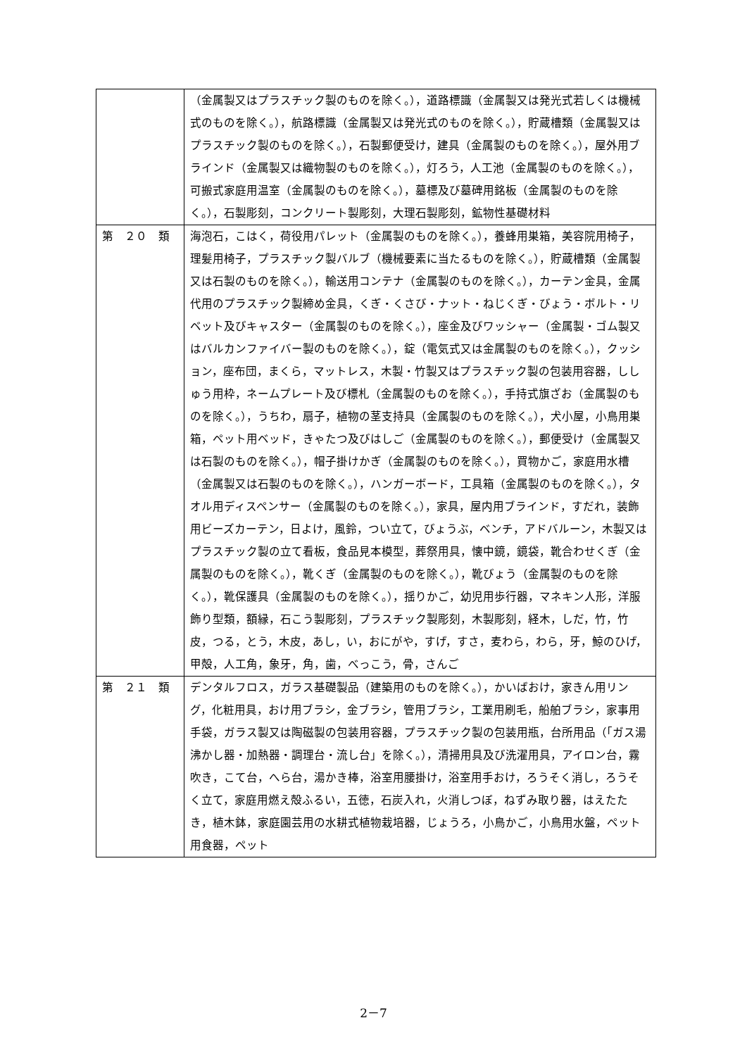| | （金属製又はプラスチック製のものを除く。），道路標識（金属製又は発光式若しくは機械式のものを除く。），航路標識（金属製又は発光式のものを除く。），貯蔵槽類（金属製又はプラスチック製のものを除く。），石製郵便受け，建具（金属製のものを除く。），屋外用ブラインド（金属製又は織物製のものを除く。），灯ろう，人工池（金属製のものを除く。），可搬式家庭用温室（金属製のものを除く。），墓標及び墓碑用銘板（金属製のものを除く。），石製彫刻，コンクリート製彫刻，大理石製彫刻，鉱物性基礎材料 |
| 第 ２０ 類 | 海泡石，こはく，荷役用パレット（金属製のものを除く。），養蜂用巣箱，美容院用椅子，理髪用椅子，プラスチック製バルブ（機械要素に当たるものを除く。），貯蔵槽類（金属製又は石製のものを除く。），輸送用コンテナ（金属製のものを除く。），カーテン金具，金属代用のプラスチック製締め金具，くぎ・くさび・ナット・ねじくぎ・びょう・ボルト・リベット及びキャスター（金属製のものを除く。），座金及びワッシャー（金属製・ゴム製又はバルカンファイバー製のものを除く。），錠（電気式又は金属製のものを除く。），クッション，座布団，まくら，マットレス，木製・竹製又はプラスチック製の包装用容器，ししゅう用枠，ネームプレート及び標札（金属製のものを除く。），手持式旗ざお（金属製のものを除く。），うちわ，扇子，植物の茎支持具（金属製のものを除く。），犬小屋，小鳥用巣箱，ペット用ベッド，きゃたつ及びはしご（金属製のものを除く。），郵便受け（金属製又は石製のものを除く。），帽子掛けかぎ（金属製のものを除く。），買物かご，家庭用水槽（金属製又は石製のものを除く。），ハンガーボード，工具箱（金属製のものを除く。），タオル用ディスペンサー（金属製のものを除く。），家具，屋内用ブラインド，すだれ，装飾用ビーズカーテン，日よけ，風鈴，つい立て，びょうぶ，ベンチ，アドバルーン，木製又はプラスチック製の立て看板，食品見本模型，葬祭用具，懐中鏡，鏡袋，靴合わせくぎ（金属製のものを除く。），靴くぎ（金属製のものを除く。），靴びょう（金属製のものを除く。），靴保護具（金属製のものを除く。），揺りかご，幼児用歩行器，マネキン人形，洋服飾り型類，額縁，石こう製彫刻，プラスチック製彫刻，木製彫刻，経木，しだ，竹，竹皮，つる，とう，木皮，あし，い，おにがや，すげ，すさ，麦わら，わら，牙，鯨のひげ，甲殻，人工角，象牙，角，歯，べっこう，骨，さんご |
| 第 ２１ 類 | デンタルフロス，ガラス基礎製品（建築用のものを除く。），かいばおけ，家きん用リング，化粧用具，おけ用ブラシ，金ブラシ，管用ブラシ，工業用刷毛，船舶ブラシ，家事用手袋，ガラス製又は陶磁製の包装用容器，プラスチック製の包装用瓶，台所用品（「ガス湯沸かし器・加熱器・調理台・流し台」を除く。），清掃用具及び洗濯用具，アイロン台，霧吹き，こて台，へら台，湯かき棒，浴室用腰掛け，浴室用手おけ，ろうそく消し，ろうそく立て，家庭用燃え殻ふるい，五徳，石炭入れ，火消しつぼ，ねずみ取り器，はえたたき，植木鉢，家庭園芸用の水耕式植物栽培器，じょうろ，小鳥かご，小鳥用水盤，ペット用食器，ペット |
2－7